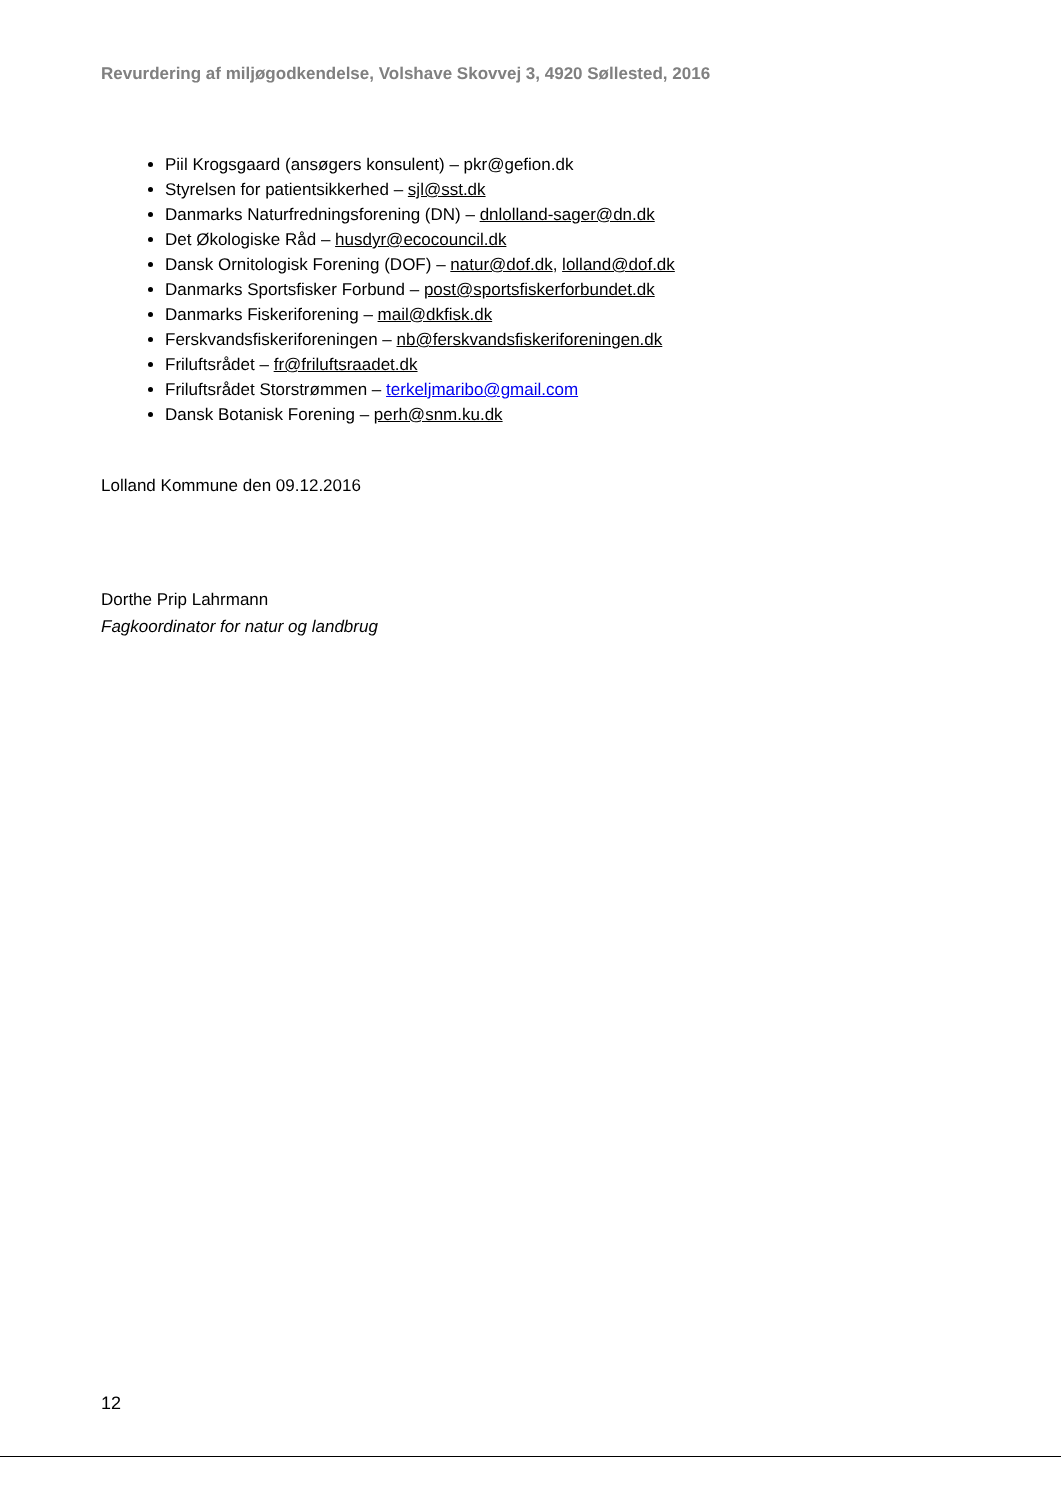Revurdering af miljøgodkendelse, Volshave Skovvej 3, 4920 Søllested, 2016
Piil Krogsgaard (ansøgers konsulent) – pkr@gefion.dk
Styrelsen for patientsikkerhed – sjl@sst.dk
Danmarks Naturfredningsforening (DN) – dnlolland-sager@dn.dk
Det Økologiske Råd – husdyr@ecocouncil.dk
Dansk Ornitologisk Forening (DOF) – natur@dof.dk, lolland@dof.dk
Danmarks Sportsfisker Forbund – post@sportsfiskerforbundet.dk
Danmarks Fiskeriforening – mail@dkfisk.dk
Ferskvandsfiskeriforeningen – nb@ferskvandsfiskeriforeningen.dk
Friluftsrådet – fr@friluftsraadet.dk
Friluftsrådet Storstrømmen – terkeljmaribo@gmail.com
Dansk Botanisk Forening – perh@snm.ku.dk
Lolland Kommune den 09.12.2016
Dorthe Prip Lahrmann
Fagkoordinator for natur og landbrug
12